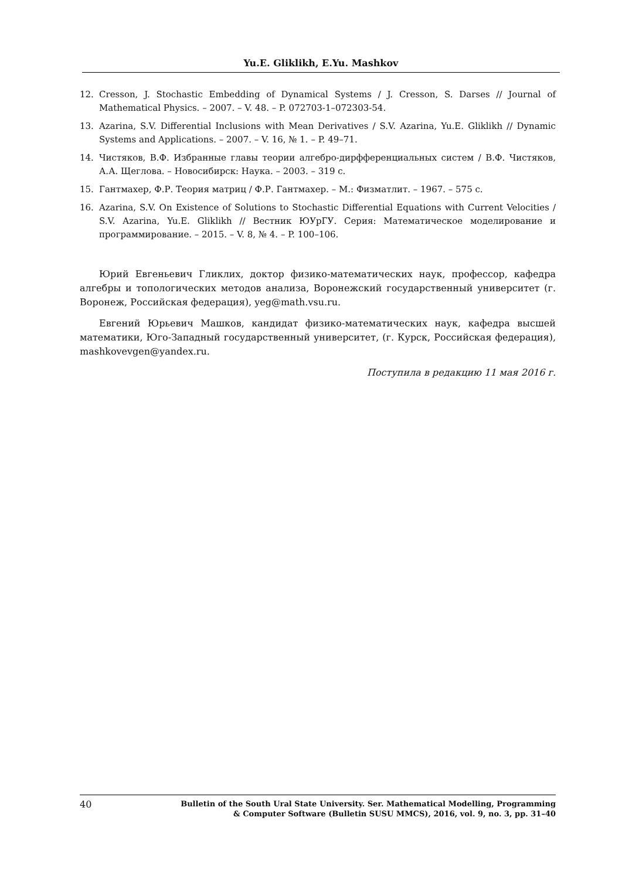Yu.E. Gliklikh, E.Yu. Mashkov
12. Cresson, J. Stochastic Embedding of Dynamical Systems / J. Cresson, S. Darses // Journal of Mathematical Physics. – 2007. – V. 48. – P. 072703-1–072303-54.
13. Azarina, S.V. Differential Inclusions with Mean Derivatives / S.V. Azarina, Yu.E. Gliklikh // Dynamic Systems and Applications. – 2007. – V. 16, № 1. – P. 49–71.
14. Чистяков, В.Ф. Избранные главы теории алгебро-дирфференциальных систем / В.Ф. Чистяков, А.А. Щеглова. – Новосибирск: Наука. – 2003. – 319 с.
15. Гантмахер, Ф.Р. Теория матриц / Ф.Р. Гантмахер. – М.: Физматлит. – 1967. – 575 с.
16. Azarina, S.V. On Existence of Solutions to Stochastic Differential Equations with Current Velocities / S.V. Azarina, Yu.E. Gliklikh // Вестник ЮУрГУ. Серия: Математическое моделирование и программирование. – 2015. – V. 8, № 4. – P. 100–106.
Юрий Евгеньевич Гликлих, доктор физико-математических наук, профессор, кафедра алгебры и топологических методов анализа, Воронежский государственный университет (г. Воронеж, Российская федерация), yeg@math.vsu.ru.
Евгений Юрьевич Машков, кандидат физико-математических наук, кафедра высшей математики, Юго-Западный государственный университет, (г. Курск, Российская федерация), mashkovevgen@yandex.ru.
Поступила в редакцию 11 мая 2016 г.
40 Bulletin of the South Ural State University. Ser. Mathematical Modelling, Programming
& Computer Software (Bulletin SUSU MMCS), 2016, vol. 9, no. 3, pp. 31–40